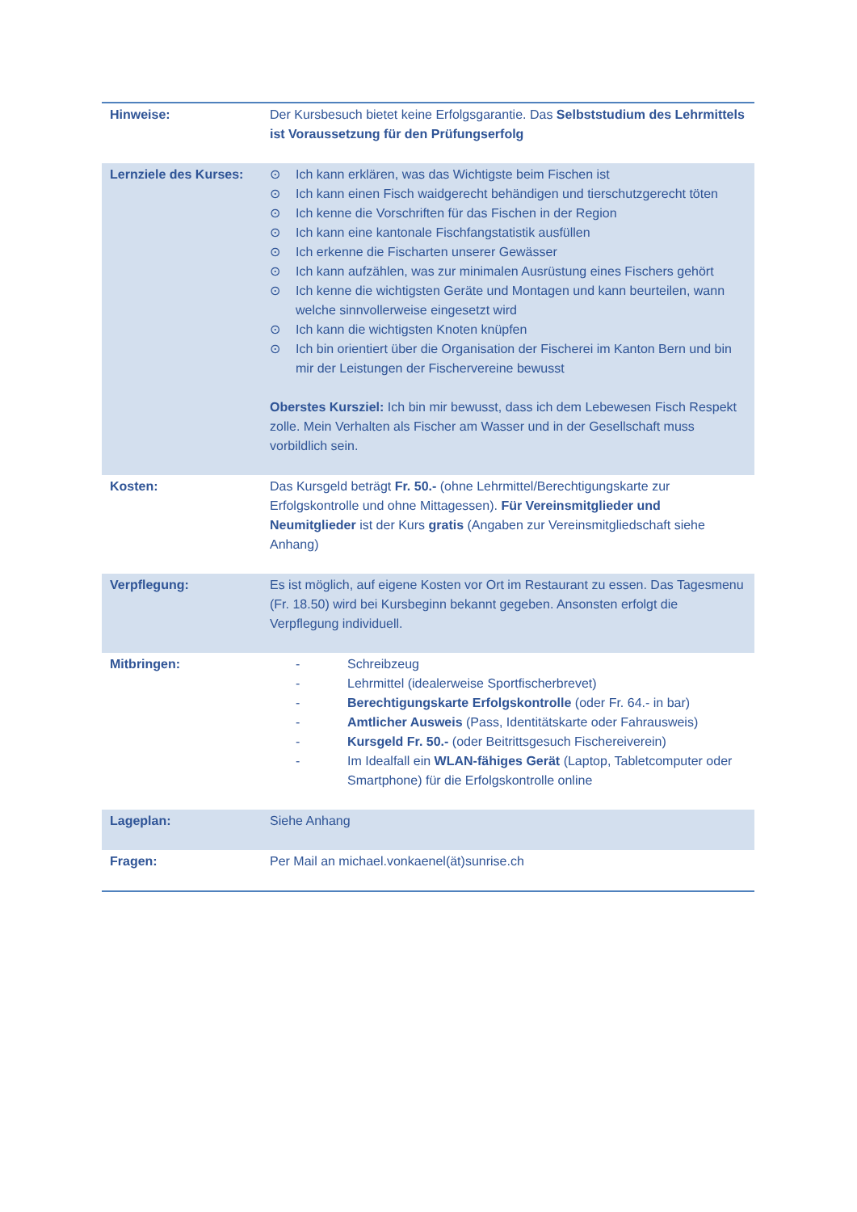| Hinweise: | Der Kursbesuch bietet keine Erfolgsgarantie. Das Selbststudium des Lehrmittels ist Voraussetzung für den Prüfungserfolg |
| Lernziele des Kurses: | ⊙ Ich kann erklären, was das Wichtigste beim Fischen ist ⊙ Ich kann einen Fisch waidgerecht behändigen und tierschutzgerecht töten ⊙ Ich kenne die Vorschriften für das Fischen in der Region ⊙ Ich kann eine kantonale Fischfangstatistik ausfüllen ⊙ Ich erkenne die Fischarten unserer Gewässer ⊙ Ich kann aufzählen, was zur minimalen Ausrüstung eines Fischers gehört ⊙ Ich kenne die wichtigsten Geräte und Montagen und kann beurteilen, wann welche sinnvollerweise eingesetzt wird ⊙ Ich kann die wichtigsten Knoten knüpfen ⊙ Ich bin orientiert über die Organisation der Fischerei im Kanton Bern und bin mir der Leistungen der Fischervereine bewusst Oberstes Kursziel: Ich bin mir bewusst, dass ich dem Lebewesen Fisch Respekt zolle. Mein Verhalten als Fischer am Wasser und in der Gesellschaft muss vorbildlich sein. |
| Kosten: | Das Kursgeld beträgt Fr. 50.- (ohne Lehrmittel/Berechtigungskarte zur Erfolgskontrolle und ohne Mittagessen). Für Vereinsmitglieder und Neumitglieder ist der Kurs gratis (Angaben zur Vereinsmitgliedschaft siehe Anhang) |
| Verpflegung: | Es ist möglich, auf eigene Kosten vor Ort im Restaurant zu essen. Das Tagesmenu (Fr. 18.50) wird bei Kursbeginn bekannt gegeben. Ansonsten erfolgt die Verpflegung individuell. |
| Mitbringen: | - Schreibzeug - Lehrmittel (idealerweise Sportfischerbrevet) - Berechtigungskarte Erfolgskontrolle (oder Fr. 64.- in bar) - Amtlicher Ausweis (Pass, Identitätskarte oder Fahrausweis) - Kursgeld Fr. 50.- (oder Beitrittsgesuch Fischereiverein) - Im Idealfall ein WLAN-fähiges Gerät (Laptop, Tabletcomputer oder Smartphone) für die Erfolgskontrolle online |
| Lageplan: | Siehe Anhang |
| Fragen: | Per Mail an michael.vonkaenel(ät)sunrise.ch |